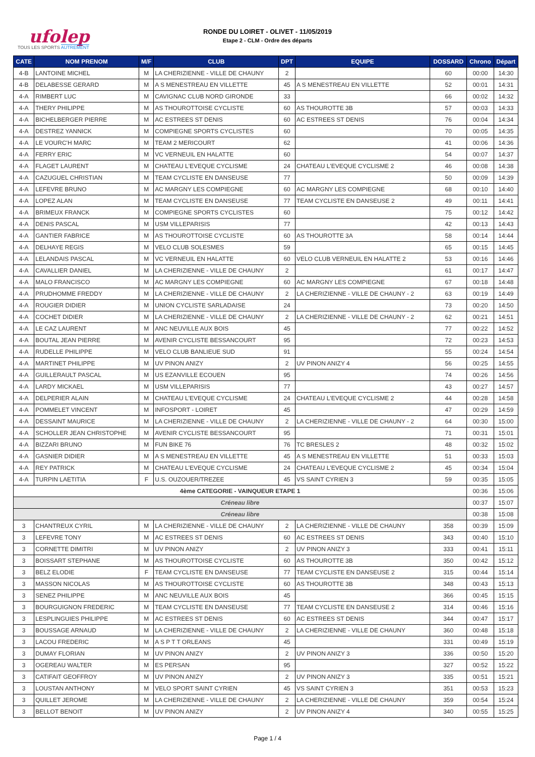ufolep
TOUS LES SPORTS AUTREMENT
RONDE DU LOIRET - OLIVET - 11/05/2019
Etape 2 - CLM - Ordre des départs
| CATE | NOM PRENOM | M/F | CLUB | DPT | EQUIPE | DOSSARD | Chrono | Départ |
| --- | --- | --- | --- | --- | --- | --- | --- | --- |
| 4-B | LANTOINE MICHEL | M | LA CHERIZIENNE - VILLE DE CHAUNY | 2 | | 60 | 00:00 | 14:30 |
| 4-B | DELABESSE GERARD | M | A S MENESTREAU EN VILLETTE | 45 | A S MENESTREAU EN VILLETTE | 52 | 00:01 | 14:31 |
| 4-A | RIMBERT LUC | M | CAVIGNAC CLUB NORD GIRONDE | 33 | | 66 | 00:02 | 14:32 |
| 4-A | THERY PHILIPPE | M | AS THOUROTTOISE CYCLISTE | 60 | AS THOUROTTE 3B | 57 | 00:03 | 14:33 |
| 4-A | BICHELBERGER PIERRE | M | AC ESTREES ST DENIS | 60 | AC ESTREES ST DENIS | 76 | 00:04 | 14:34 |
| 4-A | DESTREZ YANNICK | M | COMPIEGNE SPORTS CYCLISTES | 60 | | 70 | 00:05 | 14:35 |
| 4-A | LE VOURC'H MARC | M | TEAM 2 MERICOURT | 62 | | 41 | 00:06 | 14:36 |
| 4-A | FERRY ERIC | M | VC VERNEUIL EN HALATTE | 60 | | 54 | 00:07 | 14:37 |
| 4-A | FLAGET LAURENT | M | CHATEAU L'EVEQUE CYCLISME | 24 | CHATEAU L'EVEQUE CYCLISME 2 | 46 | 00:08 | 14:38 |
| 4-A | CAZUGUEL CHRISTIAN | M | TEAM CYCLISTE EN DANSEUSE | 77 | | 50 | 00:09 | 14:39 |
| 4-A | LEFEVRE BRUNO | M | AC MARGNY LES COMPIEGNE | 60 | AC MARGNY LES COMPIEGNE | 68 | 00:10 | 14:40 |
| 4-A | LOPEZ ALAN | M | TEAM CYCLISTE EN DANSEUSE | 77 | TEAM CYCLISTE EN DANSEUSE 2 | 49 | 00:11 | 14:41 |
| 4-A | BRIMEUX FRANCK | M | COMPIEGNE SPORTS CYCLISTES | 60 | | 75 | 00:12 | 14:42 |
| 4-A | DENIS PASCAL | M | USM VILLEPARISIS | 77 | | 42 | 00:13 | 14:43 |
| 4-A | GANTIER FABRICE | M | AS THOUROTTOISE CYCLISTE | 60 | AS THOUROTTE 3A | 58 | 00:14 | 14:44 |
| 4-A | DELHAYE REGIS | M | VELO CLUB SOLESMES | 59 | | 65 | 00:15 | 14:45 |
| 4-A | LELANDAIS PASCAL | M | VC VERNEUIL EN HALATTE | 60 | VELO CLUB VERNEUIL EN HALATTE 2 | 53 | 00:16 | 14:46 |
| 4-A | CAVALLIER DANIEL | M | LA CHERIZIENNE - VILLE DE CHAUNY | 2 | | 61 | 00:17 | 14:47 |
| 4-A | MALO FRANCISCO | M | AC MARGNY LES COMPIEGNE | 60 | AC MARGNY LES COMPIEGNE | 67 | 00:18 | 14:48 |
| 4-A | PRUDHOMME FREDDY | M | LA CHERIZIENNE - VILLE DE CHAUNY | 2 | LA CHERIZIENNE - VILLE DE CHAUNY - 2 | 63 | 00:19 | 14:49 |
| 4-A | ROUGIER DIDIER | M | UNION CYCLISTE SARLADAISE | 24 | | 73 | 00:20 | 14:50 |
| 4-A | COCHET DIDIER | M | LA CHERIZIENNE - VILLE DE CHAUNY | 2 | LA CHERIZIENNE - VILLE DE CHAUNY - 2 | 62 | 00:21 | 14:51 |
| 4-A | LE CAZ LAURENT | M | ANC NEUVILLE AUX BOIS | 45 | | 77 | 00:22 | 14:52 |
| 4-A | BOUTAL JEAN PIERRE | M | AVENIR CYCLISTE BESSANCOURT | 95 | | 72 | 00:23 | 14:53 |
| 4-A | RUDELLE PHILIPPE | M | VELO CLUB BANLIEUE SUD | 91 | | 55 | 00:24 | 14:54 |
| 4-A | MARTINET PHILIPPE | M | UV PINON ANIZY | 2 | UV PINON ANIZY 4 | 56 | 00:25 | 14:55 |
| 4-A | GUILLERAULT PASCAL | M | US EZANVILLE ECOUEN | 95 | | 74 | 00:26 | 14:56 |
| 4-A | LARDY MICKAEL | M | USM VILLEPARISIS | 77 | | 43 | 00:27 | 14:57 |
| 4-A | DELPERIER ALAIN | M | CHATEAU L'EVEQUE CYCLISME | 24 | CHATEAU L'EVEQUE CYCLISME 2 | 44 | 00:28 | 14:58 |
| 4-A | POMMELET VINCENT | M | INFOSPORT - LOIRET | 45 | | 47 | 00:29 | 14:59 |
| 4-A | DESSAINT MAURICE | M | LA CHERIZIENNE - VILLE DE CHAUNY | 2 | LA CHERIZIENNE - VILLE DE CHAUNY - 2 | 64 | 00:30 | 15:00 |
| 4-A | SCHOLLER JEAN CHRISTOPHE | M | AVENIR CYCLISTE BESSANCOURT | 95 | | 71 | 00:31 | 15:01 |
| 4-A | BIZZARI BRUNO | M | FUN BIKE 76 | 76 | TC BRESLES 2 | 48 | 00:32 | 15:02 |
| 4-A | GASNIER DIDIER | M | A S MENESTREAU EN VILLETTE | 45 | A S MENESTREAU EN VILLETTE | 51 | 00:33 | 15:03 |
| 4-A | REY PATRICK | M | CHATEAU L'EVEQUE CYCLISME | 24 | CHATEAU L'EVEQUE CYCLISME 2 | 45 | 00:34 | 15:04 |
| 4-A | TURPIN LAETITIA | F | U.S. OUZOUER/TREZEE | 45 | VS SAINT CYRIEN 3 | 59 | 00:35 | 15:05 |
| 4ème CATEGORIE - VAINQUEUR ETAPE 1 | | | | | | | 00:36 | 15:06 |
| Créneau libre | | | | | | | 00:37 | 15:07 |
| Créneau libre | | | | | | | 00:38 | 15:08 |
| 3 | CHANTREUX CYRIL | M | LA CHERIZIENNE - VILLE DE CHAUNY | 2 | LA CHERIZIENNE - VILLE DE CHAUNY | 358 | 00:39 | 15:09 |
| 3 | LEFEVRE TONY | M | AC ESTREES ST DENIS | 60 | AC ESTREES ST DENIS | 343 | 00:40 | 15:10 |
| 3 | CORNETTE DIMITRI | M | UV PINON ANIZY | 2 | UV PINON ANIZY 3 | 333 | 00:41 | 15:11 |
| 3 | BOISSART STEPHANE | M | AS THOUROTTOISE CYCLISTE | 60 | AS THOUROTTE 3B | 350 | 00:42 | 15:12 |
| 3 | BELZ ELODIE | F | TEAM CYCLISTE EN DANSEUSE | 77 | TEAM CYCLISTE EN DANSEUSE 2 | 315 | 00:44 | 15:14 |
| 3 | MASSON NICOLAS | M | AS THOUROTTOISE CYCLISTE | 60 | AS THOUROTTE 3B | 348 | 00:43 | 15:13 |
| 3 | SENEZ PHILIPPE | M | ANC NEUVILLE AUX BOIS | 45 | | 366 | 00:45 | 15:15 |
| 3 | BOURGUIGNON FREDERIC | M | TEAM CYCLISTE EN DANSEUSE | 77 | TEAM CYCLISTE EN DANSEUSE 2 | 314 | 00:46 | 15:16 |
| 3 | LESPLINGUIES PHILIPPE | M | AC ESTREES ST DENIS | 60 | AC ESTREES ST DENIS | 344 | 00:47 | 15:17 |
| 3 | BOUSSAGE ARNAUD | M | LA CHERIZIENNE - VILLE DE CHAUNY | 2 | LA CHERIZIENNE - VILLE DE CHAUNY | 360 | 00:48 | 15:18 |
| 3 | LACOU FREDERIC | M | A S P T T ORLEANS | 45 | | 331 | 00:49 | 15:19 |
| 3 | DUMAY FLORIAN | M | UV PINON ANIZY | 2 | UV PINON ANIZY 3 | 336 | 00:50 | 15:20 |
| 3 | OGEREAU WALTER | M | ES PERSAN | 95 | | 327 | 00:52 | 15:22 |
| 3 | CATIFAIT GEOFFROY | M | UV PINON ANIZY | 2 | UV PINON ANIZY 3 | 335 | 00:51 | 15:21 |
| 3 | LOUSTAN ANTHONY | M | VELO SPORT SAINT CYRIEN | 45 | VS SAINT CYRIEN 3 | 351 | 00:53 | 15:23 |
| 3 | QUILLET JEROME | M | LA CHERIZIENNE - VILLE DE CHAUNY | 2 | LA CHERIZIENNE - VILLE DE CHAUNY | 359 | 00:54 | 15:24 |
| 3 | BELLOT BENOIT | M | UV PINON ANIZY | 2 | UV PINON ANIZY 4 | 340 | 00:55 | 15:25 |
Page 1 / 4